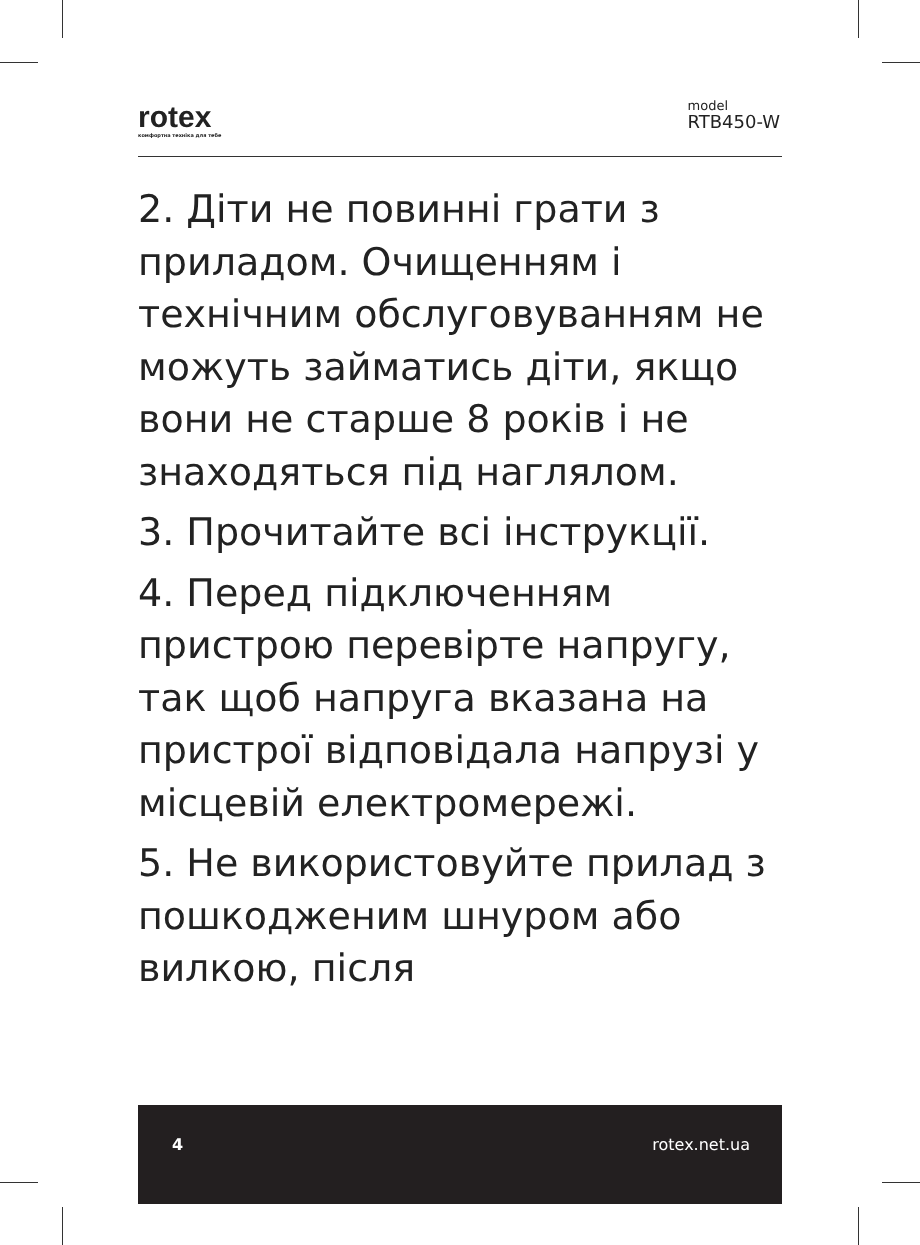rotex
комфортна техніка для тебе
model
RTB450-W
2. Діти не повинні грати з приладом. Очищенням і технічним обслуговуванням не можуть займатись діти, якщо вони не старше 8 років і не знаходяться під наглялом.
3. Прочитайте всі інструкції.
4. Перед підключенням пристрою перевірте напругу, так щоб напруга вказана на пристрої відповідала напрузі у місцевій електромережі.
5. Не використовуйте прилад з пошкодженим шнуром або вилкою, після
4 rotex.net.ua